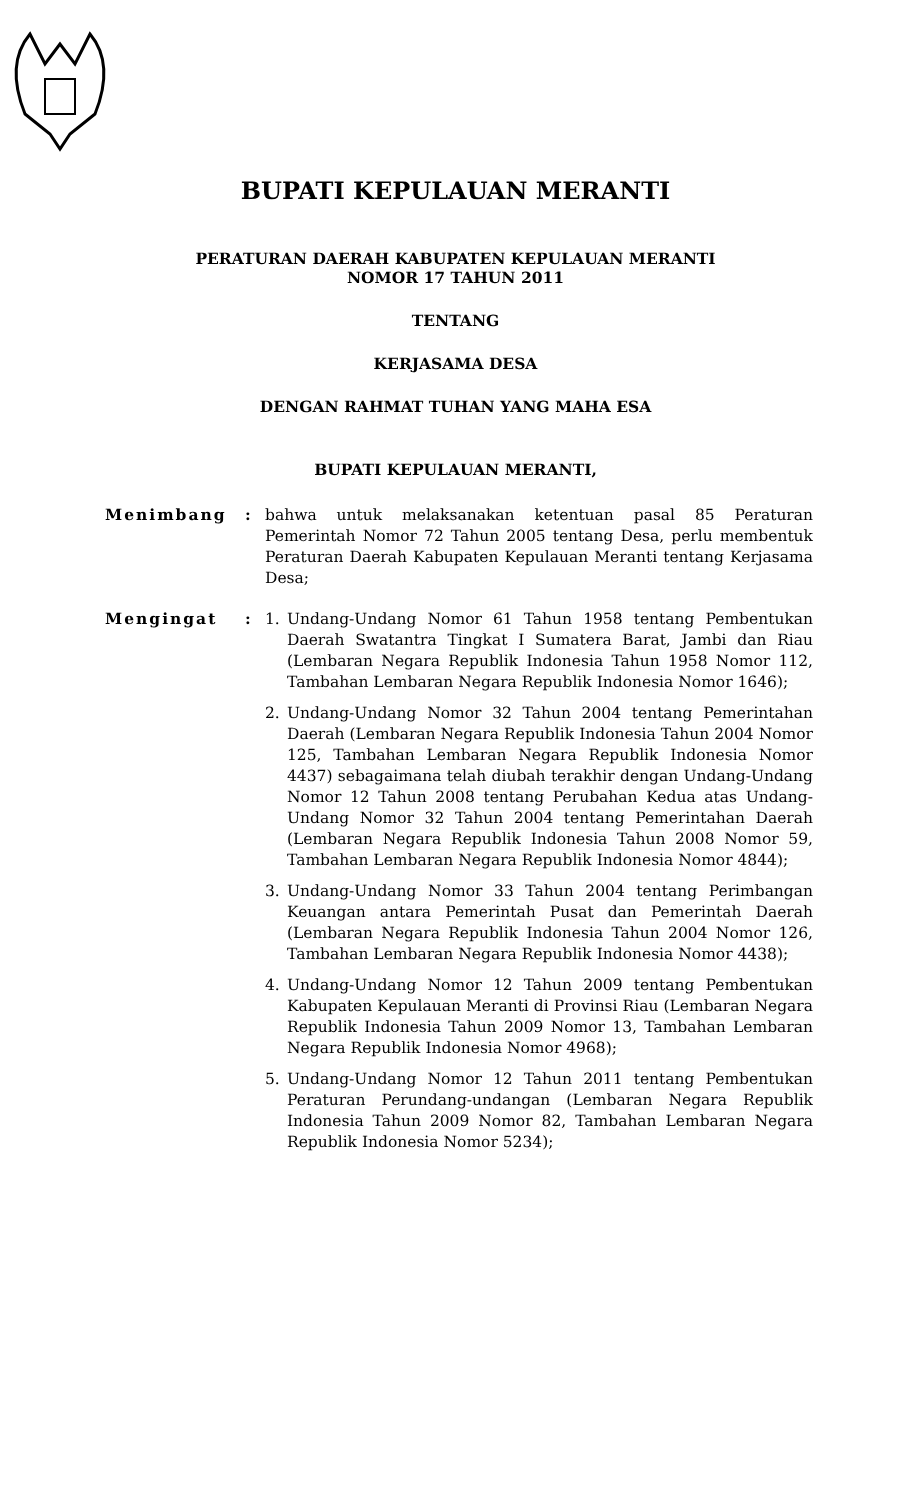BUPATI KEPULAUAN MERANTI
PERATURAN DAERAH KABUPATEN KEPULAUAN MERANTI
NOMOR 17 TAHUN 2011
TENTANG
KERJASAMA DESA
DENGAN RAHMAT TUHAN YANG MAHA ESA
BUPATI KEPULAUAN MERANTI,
Menimbang :
bahwa untuk melaksanakan ketentuan pasal 85 Peraturan Pemerintah Nomor 72 Tahun 2005 tentang Desa, perlu membentuk Peraturan Daerah Kabupaten Kepulauan Meranti tentang Kerjasama Desa;
Mengingat :
1. Undang-Undang Nomor 61 Tahun 1958 tentang Pembentukan Daerah Swatantra Tingkat I Sumatera Barat, Jambi dan Riau (Lembaran Negara Republik Indonesia Tahun 1958 Nomor 112, Tambahan Lembaran Negara Republik Indonesia Nomor 1646);
2. Undang-Undang Nomor 32 Tahun 2004 tentang Pemerintahan Daerah (Lembaran Negara Republik Indonesia Tahun 2004 Nomor 125, Tambahan Lembaran Negara Republik Indonesia Nomor 4437) sebagaimana telah diubah terakhir dengan Undang-Undang Nomor 12 Tahun 2008 tentang Perubahan Kedua atas Undang-Undang Nomor 32 Tahun 2004 tentang Pemerintahan Daerah (Lembaran Negara Republik Indonesia Tahun 2008 Nomor 59, Tambahan Lembaran Negara Republik Indonesia Nomor 4844);
3. Undang-Undang Nomor 33 Tahun 2004 tentang Perimbangan Keuangan antara Pemerintah Pusat dan Pemerintah Daerah (Lembaran Negara Republik Indonesia Tahun 2004 Nomor 126, Tambahan Lembaran Negara Republik Indonesia Nomor 4438);
4. Undang-Undang Nomor 12 Tahun 2009 tentang Pembentukan Kabupaten Kepulauan Meranti di Provinsi Riau (Lembaran Negara Republik Indonesia Tahun 2009 Nomor 13, Tambahan Lembaran Negara Republik Indonesia Nomor 4968);
5. Undang-Undang Nomor 12 Tahun 2011 tentang Pembentukan Peraturan Perundang-undangan (Lembaran Negara Republik Indonesia Tahun 2009 Nomor 82, Tambahan Lembaran Negara Republik Indonesia Nomor 5234);